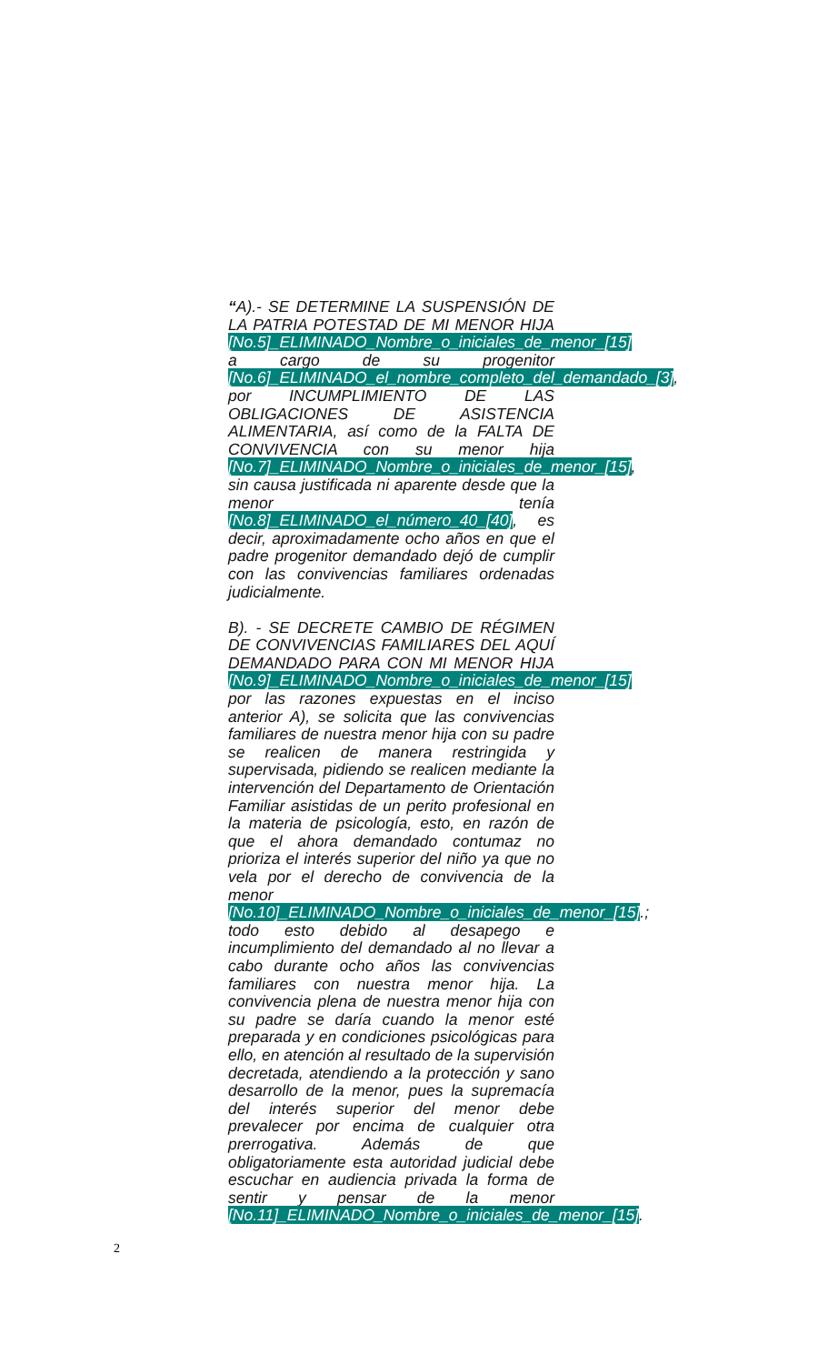“A).- SE DETERMINE LA SUSPENSIÓN DE LA PATRIA POTESTAD DE MI MENOR HIJA [No.5]_ELIMINADO_Nombre_o_iniciales_de_menor_[15] a cargo de su progenitor [No.6]_ELIMINADO_el_nombre_completo_del_demandado_[3], por INCUMPLIMIENTO DE LAS OBLIGACIONES DE ASISTENCIA ALIMENTARIA, así como de la FALTA DE CONVIVENCIA con su menor hija [No.7]_ELIMINADO_Nombre_o_iniciales_de_menor_[15], sin causa justificada ni aparente desde que la menor tenía [No.8]_ELIMINADO_el_número_40_[40], es decir, aproximadamente ocho años en que el padre progenitor demandado dejó de cumplir con las convivencias familiares ordenadas judicialmente.
B). - SE DECRETE CAMBIO DE RÉGIMEN DE CONVIVENCIAS FAMILIARES DEL AQUÍ DEMANDADO PARA CON MI MENOR HIJA [No.9]_ELIMINADO_Nombre_o_iniciales_de_menor_[15] por las razones expuestas en el inciso anterior A), se solicita que las convivencias familiares de nuestra menor hija con su padre se realicen de manera restringida y supervisada, pidiendo se realicen mediante la intervención del Departamento de Orientación Familiar asistidas de un perito profesional en la materia de psicología, esto, en razón de que el ahora demandado contumaz no prioriza el interés superior del niño ya que no vela por el derecho de convivencia de la menor [No.10]_ELIMINADO_Nombre_o_iniciales_de_menor_[15].; todo esto debido al desapego e incumplimiento del demandado al no llevar a cabo durante ocho años las convivencias familiares con nuestra menor hija. La convivencia plena de nuestra menor hija con su padre se daría cuando la menor esté preparada y en condiciones psicológicas para ello, en atención al resultado de la supervisión decretada, atendiendo a la protección y sano desarrollo de la menor, pues la supremacía del interés superior del menor debe prevalecer por encima de cualquier otra prerrogativa. Además de que obligatoriamente esta autoridad judicial debe escuchar en audiencia privada la forma de sentir y pensar de la menor [No.11]_ELIMINADO_Nombre_o_iniciales_de_menor_[15].
2